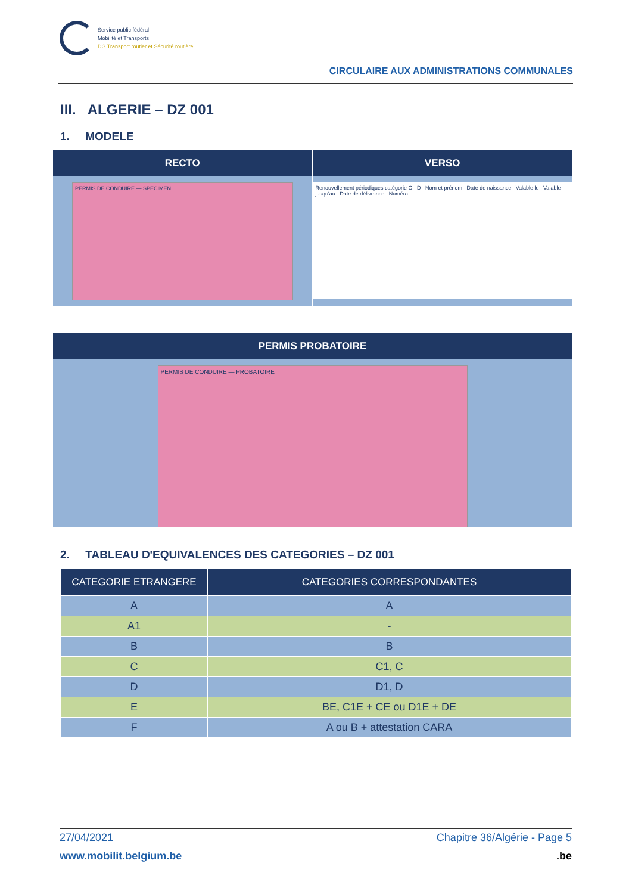Service public fédéral
Mobilité et Transports
DG Transport routier et Sécurité routière
CIRCULAIRE AUX ADMINISTRATIONS COMMUNALES
III. ALGERIE – DZ 001
1. MODELE
RECTO
PERMIS DE CONDUIRE — SPECIMEN
VERSO
Renouvellement périodiques catégorie C - D Nom et prénom Date de naissance Valable le Valable jusqu'au Date de délivrance Numéro
PERMIS PROBATOIRE
PERMIS DE CONDUIRE — PROBATOIRE
2. TABLEAU D'EQUIVALENCES DES CATEGORIES – DZ 001
| CATEGORIE ETRANGERE | CATEGORIES CORRESPONDANTES |
| --- | --- |
| A | A |
| A1 | - |
| B | B |
| C | C1, C |
| D | D1, D |
| E | BE, C1E + CE ou D1E + DE |
| F | A ou B + attestation CARA |
27/04/2021 Chapitre 36/Algérie - Page 5
www.mobilit.belgium.be.be